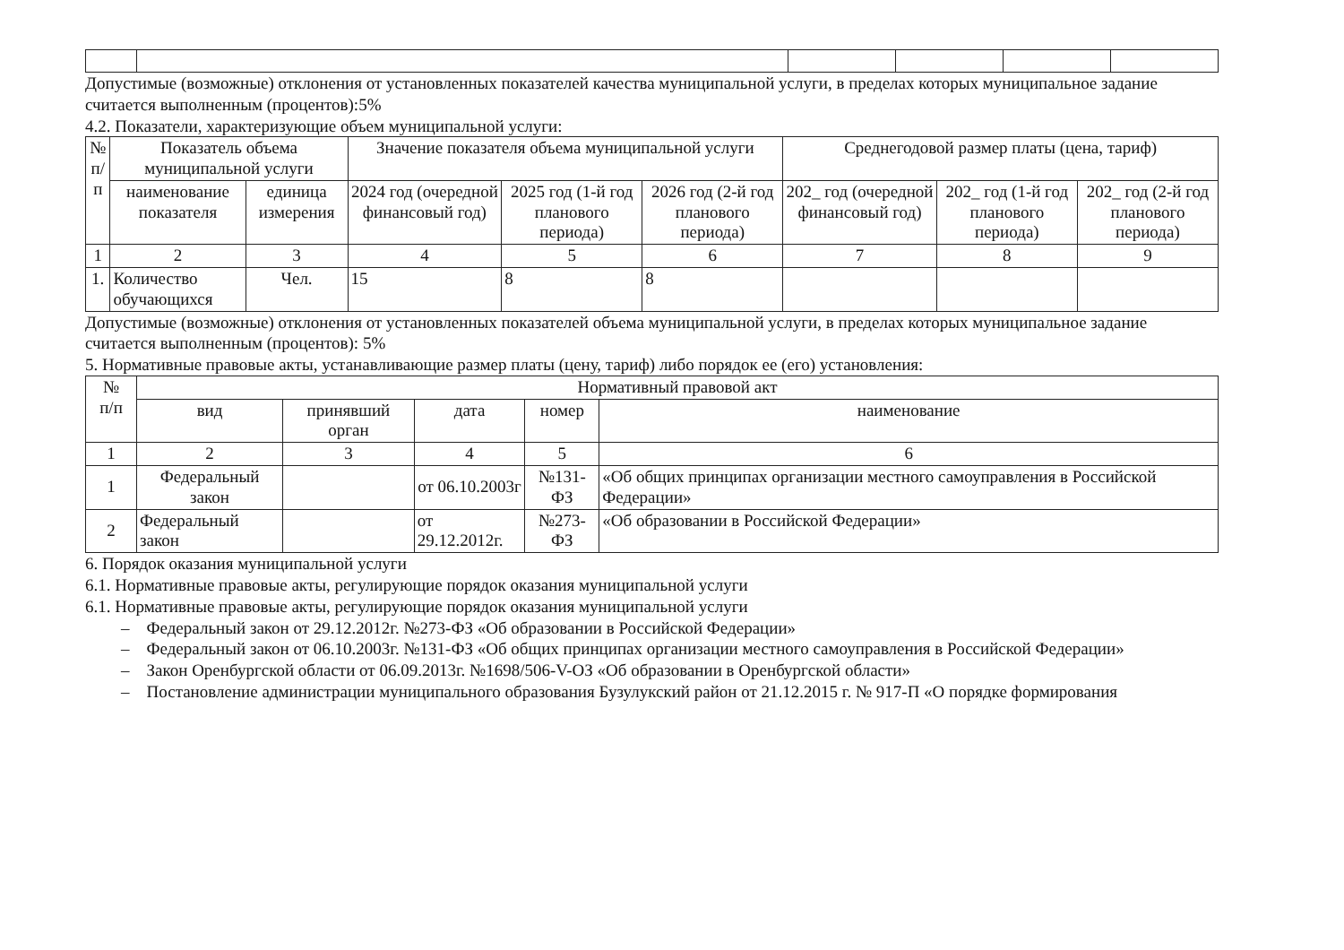Допустимые (возможные) отклонения от установленных показателей качества муниципальной услуги, в пределах которых муниципальное задание считается выполненным (процентов):5%
4.2. Показатели, характеризующие объем муниципальной услуги:
| № п/п | Показатель объема муниципальной услуги | | Значение показателя объема муниципальной услуги | | | Среднегодовой размер платы (цена, тариф) | | |
| --- | --- | --- | --- | --- | --- | --- | --- | --- |
| | наименование показателя | единица измерения | 2024 год (очередной финансовый год) | 2025 год (1-й год планового периода) | 2026 год (2-й год планового периода) | 202_ год (очередной финансовый год) | 202_ год (1-й год планового периода) | 202_ год (2-й год планового периода) |
| 1 | 2 | 3 | 4 | 5 | 6 | 7 | 8 | 9 |
| 1. | Количество обучающихся | Чел. | 15 | 8 | 8 | | | |
Допустимые (возможные) отклонения от установленных показателей объема муниципальной услуги, в пределах которых муниципальное задание считается выполненным (процентов): 5%
5. Нормативные правовые акты, устанавливающие размер платы (цену, тариф) либо порядок ее (его) установления:
| № п/п | Нормативный правовой акт | | | | |
| --- | --- | --- | --- | --- | --- |
| | вид | принявший орган | дата | номер | наименование |
| 1 | 2 | 3 | 4 | 5 | 6 |
| 1 | Федеральный закон | | от 06.10.2003г | №131-ФЗ | «Об общих принципах организации местного самоуправления в Российской Федерации» |
| 2 | Федеральный закон | | от 29.12.2012г. | №273-ФЗ | «Об образовании в Российской Федерации» |
6. Порядок оказания муниципальной услуги
6.1. Нормативные правовые акты, регулирующие порядок оказания муниципальной услуги
6.1. Нормативные правовые акты, регулирующие порядок оказания муниципальной услуги
– Федеральный закон от 29.12.2012г. №273-ФЗ «Об образовании в Российской Федерации»
– Федеральный закон от 06.10.2003г. №131-ФЗ «Об общих принципах организации местного самоуправления в Российской Федерации»
– Закон Оренбургской области от 06.09.2013г. №1698/506-V-ОЗ «Об образовании в Оренбургской области»
– Постановление администрации муниципального образования Бузулукский район от 21.12.2015 г. № 917-П «О порядке формирования